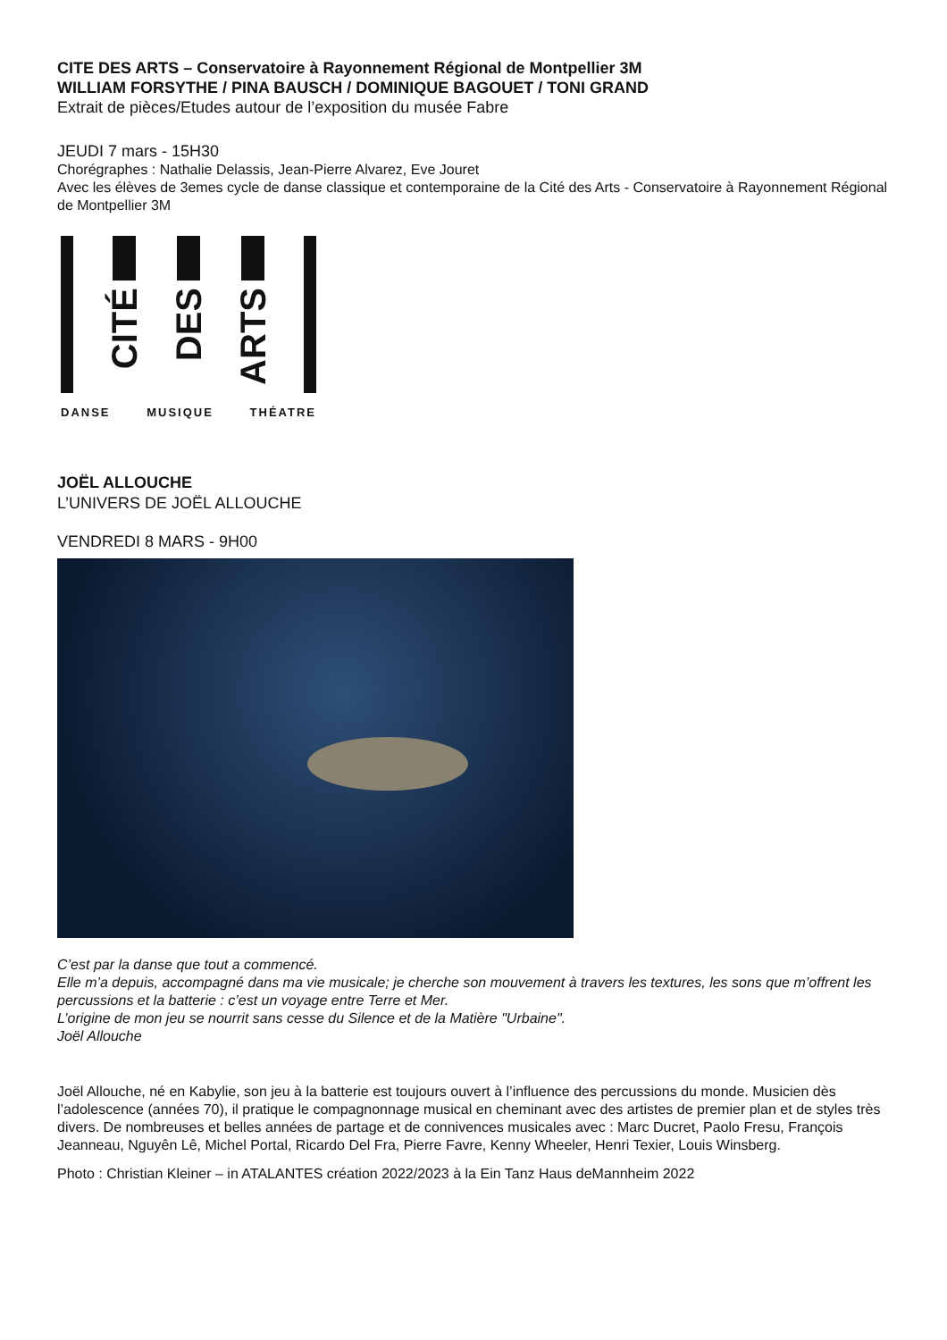CITE DES ARTS – Conservatoire à Rayonnement Régional de Montpellier 3M
WILLIAM FORSYTHE / PINA BAUSCH / DOMINIQUE BAGOUET / TONI GRAND
Extrait de pièces/Etudes autour de l’exposition du musée Fabre
JEUDI 7 mars - 15H30
Chorégraphes : Nathalie Delassis, Jean-Pierre Alvarez, Eve Jouret
Avec les élèves de 3emes cycle de danse classique et contemporaine de la Cité des Arts - Conservatoire à Rayonnement Régional de Montpellier 3M
CITÉ
DES
ARTS
DANSE MUSIQUE THÉATRE
JOËL ALLOUCHE
L’UNIVERS DE JOËL ALLOUCHE
VENDREDI 8 MARS - 9H00
C’est par la danse que tout a commencé.
Elle m’a depuis, accompagné dans ma vie musicale; je cherche son mouvement à travers les textures, les sons que m’offrent les percussions et la batterie : c’est un voyage entre Terre et Mer.
L’origine de mon jeu se nourrit sans cesse du Silence et de la Matière "Urbaine".
Joël Allouche
Joël Allouche, né en Kabylie, son jeu à la batterie est toujours ouvert à l’influence des percussions du monde. Musicien dès l’adolescence (années 70), il pratique le compagnonnage musical en cheminant avec des artistes de premier plan et de styles très divers. De nombreuses et belles années de partage et de connivences musicales avec : Marc Ducret, Paolo Fresu, François Jeanneau, Nguyên Lê, Michel Portal, Ricardo Del Fra, Pierre Favre, Kenny Wheeler, Henri Texier, Louis Winsberg.
Photo : Christian Kleiner – in ATALANTES création 2022/2023 à la Ein Tanz Haus deMannheim 2022